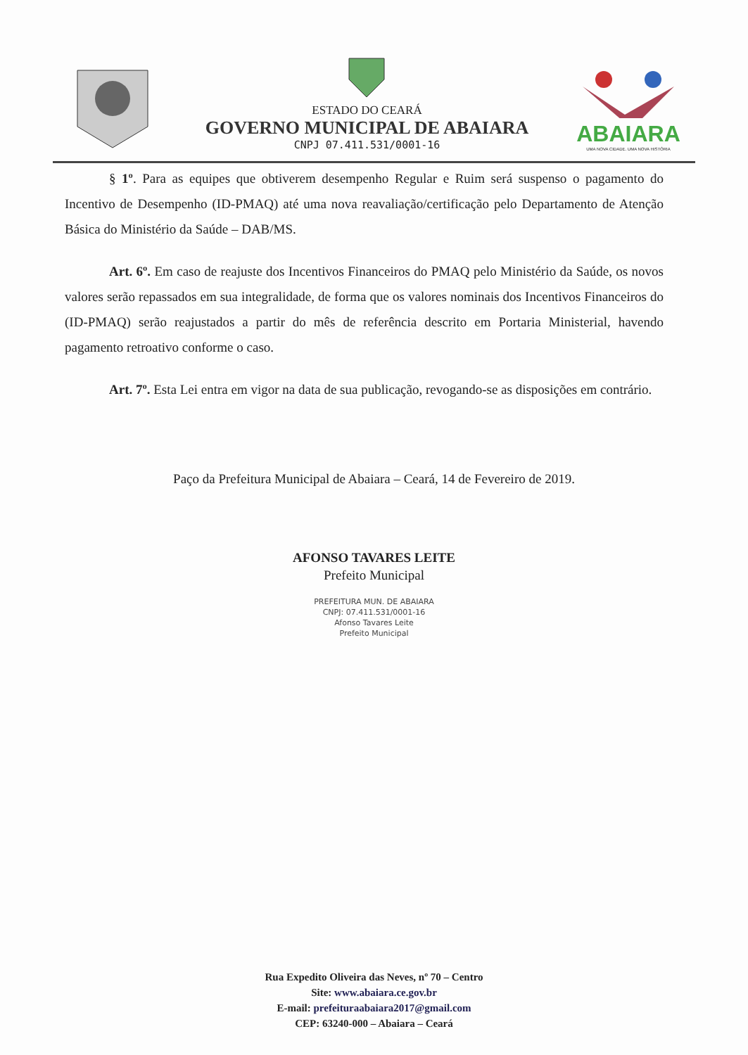ESTADO DO CEARÁ
GOVERNO MUNICIPAL DE ABAIARA
CNPJ 07.411.531/0001-16
ABAIARA
UMA NOVA CIDADE. UMA NOVA HISTÓRIA
§ 1º. Para as equipes que obtiverem desempenho Regular e Ruim será suspenso o pagamento do Incentivo de Desempenho (ID-PMAQ) até uma nova reavaliação/certificação pelo Departamento de Atenção Básica do Ministério da Saúde – DAB/MS.
Art. 6º. Em caso de reajuste dos Incentivos Financeiros do PMAQ pelo Ministério da Saúde, os novos valores serão repassados em sua integralidade, de forma que os valores nominais dos Incentivos Financeiros do (ID-PMAQ) serão reajustados a partir do mês de referência descrito em Portaria Ministerial, havendo pagamento retroativo conforme o caso.
Art. 7º. Esta Lei entra em vigor na data de sua publicação, revogando-se as disposições em contrário.
Paço da Prefeitura Municipal de Abaiara – Ceará, 14 de Fevereiro de 2019.
AFONSO TAVARES LEITE
Prefeito Municipal
PREFEITURA MUN. DE ABAIARA
CNPJ: 07.411.531/0001-16
Afonso Tavares Leite
Prefeito Municipal
Rua Expedito Oliveira das Neves, nº 70 – Centro
Site: www.abaiara.ce.gov.br
E-mail: prefeituraabaiara2017@gmail.com
CEP: 63240-000 – Abaiara – Ceará